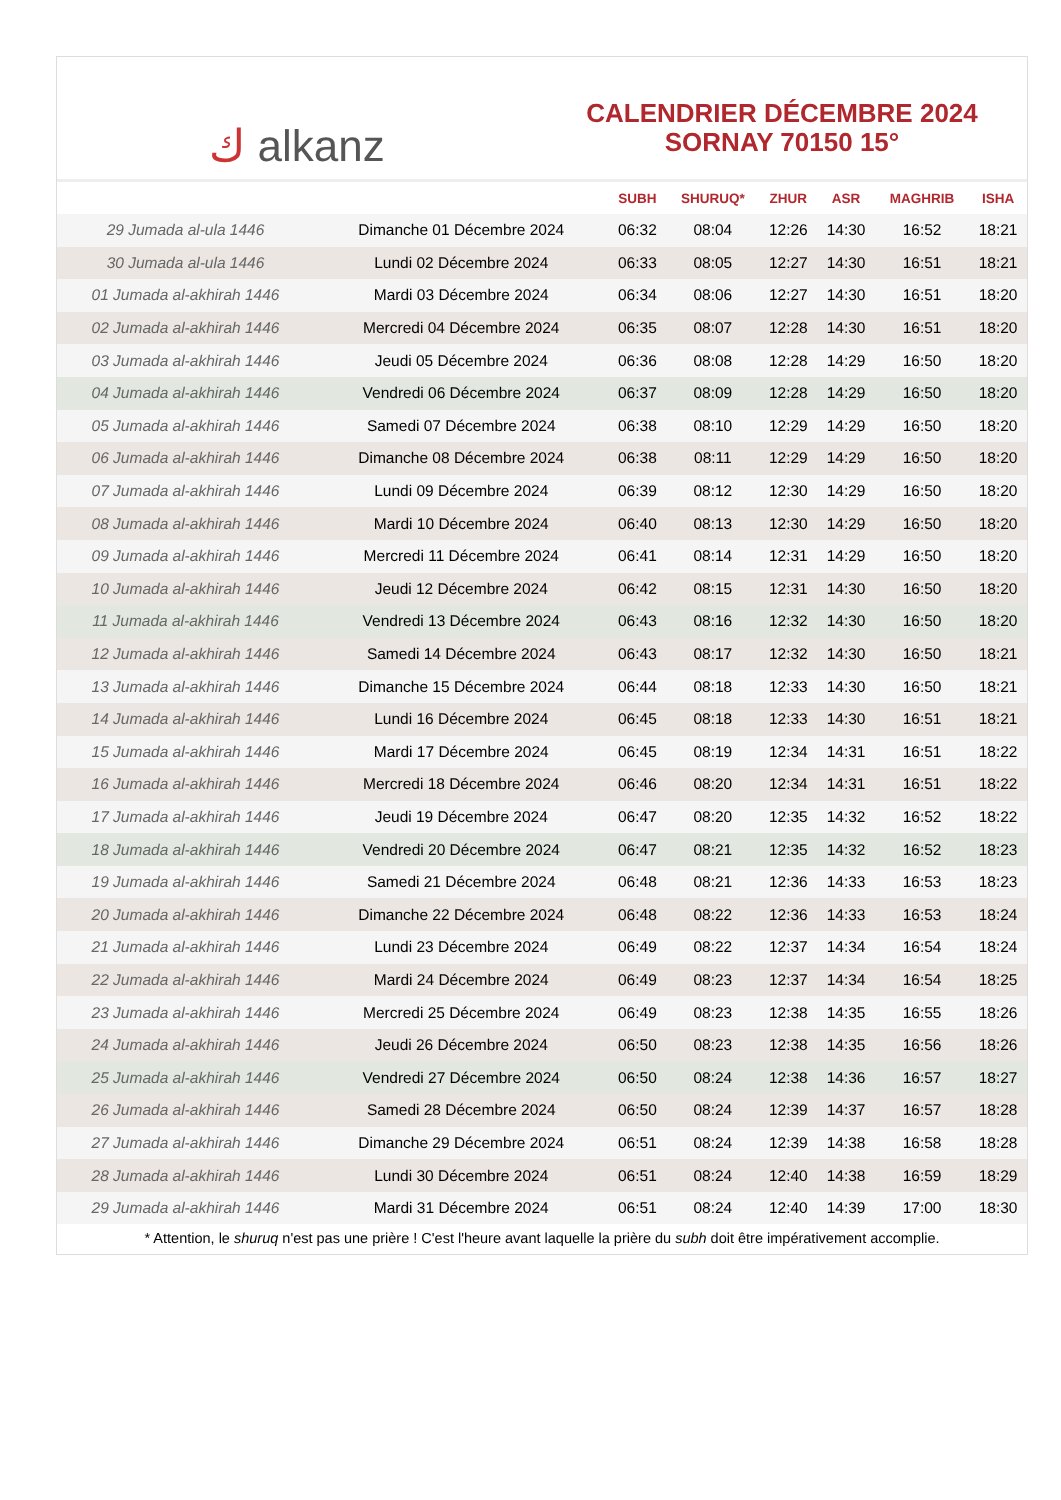ك alkanz
CALENDRIER DÉCEMBRE 2024
SORNAY 70150 15°
| | | SUBH | SHURUQ* | ZHUR | ASR | MAGHRIB | ISHA |
| --- | --- | --- | --- | --- | --- | --- | --- |
| 29 Jumada al-ula 1446 | Dimanche 01 Décembre 2024 | 06:32 | 08:04 | 12:26 | 14:30 | 16:52 | 18:21 |
| 30 Jumada al-ula 1446 | Lundi 02 Décembre 2024 | 06:33 | 08:05 | 12:27 | 14:30 | 16:51 | 18:21 |
| 01 Jumada al-akhirah 1446 | Mardi 03 Décembre 2024 | 06:34 | 08:06 | 12:27 | 14:30 | 16:51 | 18:20 |
| 02 Jumada al-akhirah 1446 | Mercredi 04 Décembre 2024 | 06:35 | 08:07 | 12:28 | 14:30 | 16:51 | 18:20 |
| 03 Jumada al-akhirah 1446 | Jeudi 05 Décembre 2024 | 06:36 | 08:08 | 12:28 | 14:29 | 16:50 | 18:20 |
| 04 Jumada al-akhirah 1446 | Vendredi 06 Décembre 2024 | 06:37 | 08:09 | 12:28 | 14:29 | 16:50 | 18:20 |
| 05 Jumada al-akhirah 1446 | Samedi 07 Décembre 2024 | 06:38 | 08:10 | 12:29 | 14:29 | 16:50 | 18:20 |
| 06 Jumada al-akhirah 1446 | Dimanche 08 Décembre 2024 | 06:38 | 08:11 | 12:29 | 14:29 | 16:50 | 18:20 |
| 07 Jumada al-akhirah 1446 | Lundi 09 Décembre 2024 | 06:39 | 08:12 | 12:30 | 14:29 | 16:50 | 18:20 |
| 08 Jumada al-akhirah 1446 | Mardi 10 Décembre 2024 | 06:40 | 08:13 | 12:30 | 14:29 | 16:50 | 18:20 |
| 09 Jumada al-akhirah 1446 | Mercredi 11 Décembre 2024 | 06:41 | 08:14 | 12:31 | 14:29 | 16:50 | 18:20 |
| 10 Jumada al-akhirah 1446 | Jeudi 12 Décembre 2024 | 06:42 | 08:15 | 12:31 | 14:30 | 16:50 | 18:20 |
| 11 Jumada al-akhirah 1446 | Vendredi 13 Décembre 2024 | 06:43 | 08:16 | 12:32 | 14:30 | 16:50 | 18:20 |
| 12 Jumada al-akhirah 1446 | Samedi 14 Décembre 2024 | 06:43 | 08:17 | 12:32 | 14:30 | 16:50 | 18:21 |
| 13 Jumada al-akhirah 1446 | Dimanche 15 Décembre 2024 | 06:44 | 08:18 | 12:33 | 14:30 | 16:50 | 18:21 |
| 14 Jumada al-akhirah 1446 | Lundi 16 Décembre 2024 | 06:45 | 08:18 | 12:33 | 14:30 | 16:51 | 18:21 |
| 15 Jumada al-akhirah 1446 | Mardi 17 Décembre 2024 | 06:45 | 08:19 | 12:34 | 14:31 | 16:51 | 18:22 |
| 16 Jumada al-akhirah 1446 | Mercredi 18 Décembre 2024 | 06:46 | 08:20 | 12:34 | 14:31 | 16:51 | 18:22 |
| 17 Jumada al-akhirah 1446 | Jeudi 19 Décembre 2024 | 06:47 | 08:20 | 12:35 | 14:32 | 16:52 | 18:22 |
| 18 Jumada al-akhirah 1446 | Vendredi 20 Décembre 2024 | 06:47 | 08:21 | 12:35 | 14:32 | 16:52 | 18:23 |
| 19 Jumada al-akhirah 1446 | Samedi 21 Décembre 2024 | 06:48 | 08:21 | 12:36 | 14:33 | 16:53 | 18:23 |
| 20 Jumada al-akhirah 1446 | Dimanche 22 Décembre 2024 | 06:48 | 08:22 | 12:36 | 14:33 | 16:53 | 18:24 |
| 21 Jumada al-akhirah 1446 | Lundi 23 Décembre 2024 | 06:49 | 08:22 | 12:37 | 14:34 | 16:54 | 18:24 |
| 22 Jumada al-akhirah 1446 | Mardi 24 Décembre 2024 | 06:49 | 08:23 | 12:37 | 14:34 | 16:54 | 18:25 |
| 23 Jumada al-akhirah 1446 | Mercredi 25 Décembre 2024 | 06:49 | 08:23 | 12:38 | 14:35 | 16:55 | 18:26 |
| 24 Jumada al-akhirah 1446 | Jeudi 26 Décembre 2024 | 06:50 | 08:23 | 12:38 | 14:35 | 16:56 | 18:26 |
| 25 Jumada al-akhirah 1446 | Vendredi 27 Décembre 2024 | 06:50 | 08:24 | 12:38 | 14:36 | 16:57 | 18:27 |
| 26 Jumada al-akhirah 1446 | Samedi 28 Décembre 2024 | 06:50 | 08:24 | 12:39 | 14:37 | 16:57 | 18:28 |
| 27 Jumada al-akhirah 1446 | Dimanche 29 Décembre 2024 | 06:51 | 08:24 | 12:39 | 14:38 | 16:58 | 18:28 |
| 28 Jumada al-akhirah 1446 | Lundi 30 Décembre 2024 | 06:51 | 08:24 | 12:40 | 14:38 | 16:59 | 18:29 |
| 29 Jumada al-akhirah 1446 | Mardi 31 Décembre 2024 | 06:51 | 08:24 | 12:40 | 14:39 | 17:00 | 18:30 |
* Attention, le shuruq n'est pas une prière ! C'est l'heure avant laquelle la prière du subh doit être impérativement accomplie.